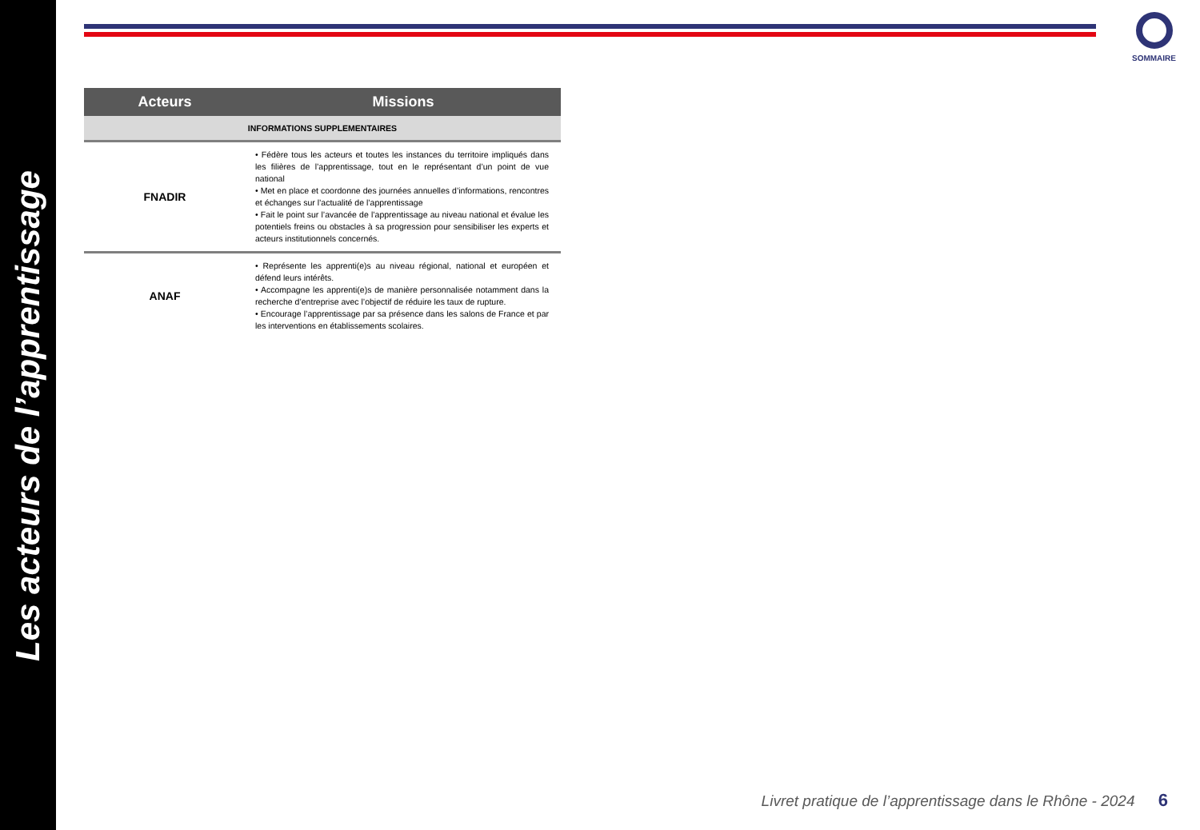Les acteurs de l’apprentissage
SOMMAIRE
| Acteurs | Missions |
| --- | --- |
| INFORMATIONS SUPPLEMENTAIRES | |
| FNADIR | • Fédère tous les acteurs et toutes les instances du territoire impliqués dans les filières de l’apprentissage, tout en le représentant d’un point de vue national • Met en place et coordonne des journées annuelles d’informations, rencontres et échanges sur l’actualité de l’apprentissage • Fait le point sur l’avancée de l’apprentissage au niveau national et évalue les potentiels freins ou obstacles à sa progression pour sensibiliser les experts et acteurs institutionnels concernés. |
| ANAF | • Représente les apprenti(e)s au niveau régional, national et européen et défend leurs intérêts. • Accompagne les apprenti(e)s de manière personnalisée notamment dans la recherche d’entreprise avec l’objectif de réduire les taux de rupture. • Encourage l’apprentissage par sa présence dans les salons de France et par les interventions en établissements scolaires. |
Livret pratique de l’apprentissage dans le Rhône - 2024 6